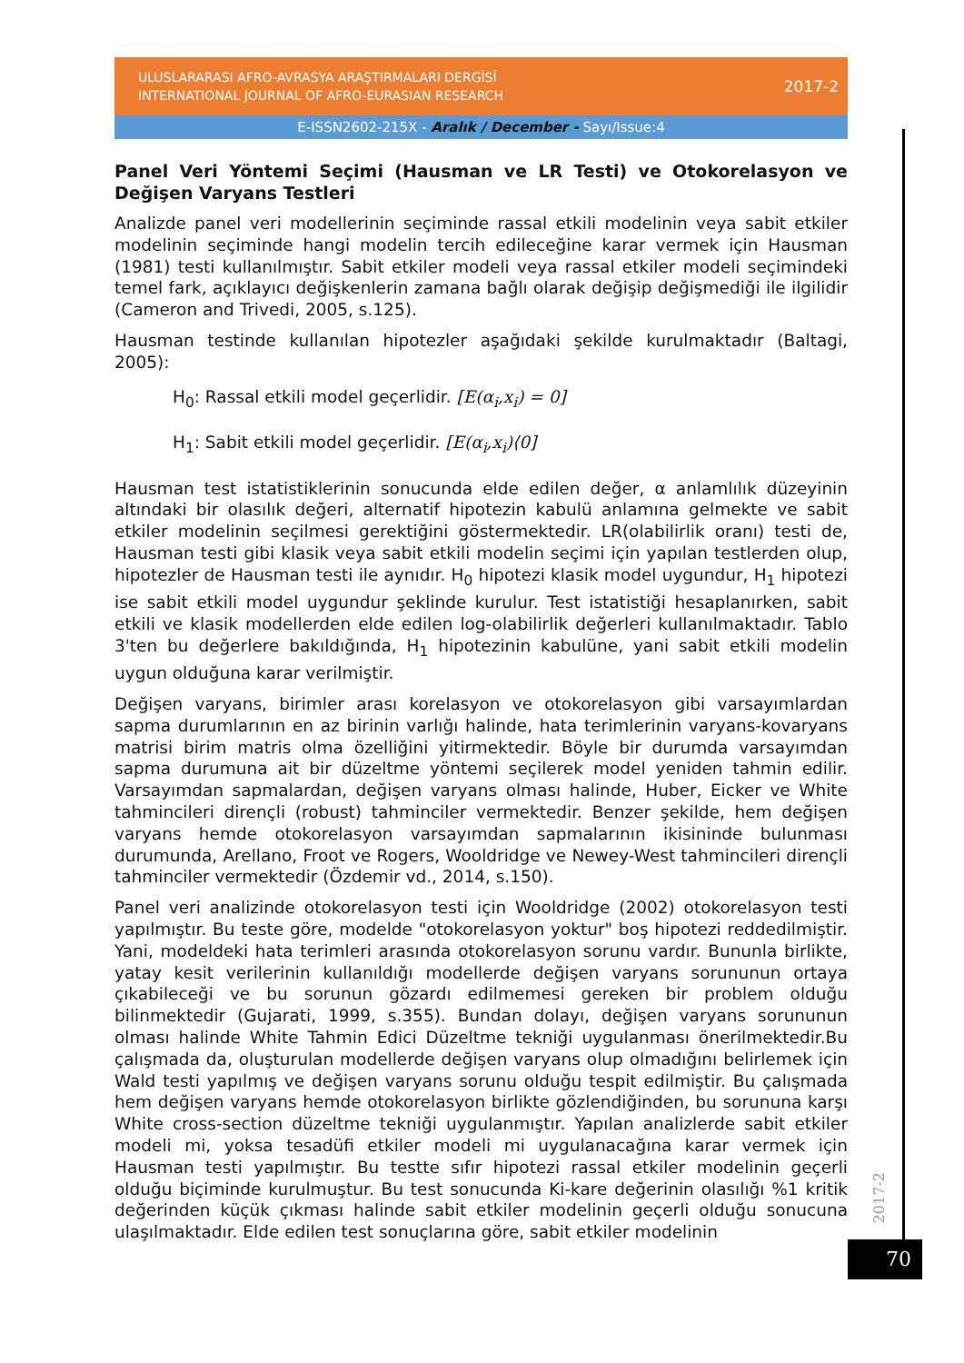ULUSLARARASI AFRO-AVRASYA ARAŞTIRMALARI DERGİSİ
INTERNATIONAL JOURNAL OF AFRO-EURASIAN RESEARCH
2017-2
E-ISSN2602-215X - Aralık / December - Sayı/Issue:4
Panel Veri Yöntemi Seçimi (Hausman ve LR Testi) ve Otokorelasyon ve Değişen Varyans Testleri
Analizde panel veri modellerinin seçiminde rassal etkili modelinin veya sabit etkiler modelinin seçiminde hangi modelin tercih edileceğine karar vermek için Hausman (1981) testi kullanılmıştır. Sabit etkiler modeli veya rassal etkiler modeli seçimindeki temel fark, açıklayıcı değişkenlerin zamana bağlı olarak değişip değişmediği ile ilgilidir (Cameron and Trivedi, 2005, s.125).
Hausman testinde kullanılan hipotezler aşağıdaki şekilde kurulmaktadır (Baltagi, 2005):
H<sub>0</sub>: Rassal etkili model geçerlidir. [E(α<sub>i</sub>,x<sub>i</sub>) = 0]
H<sub>1</sub>: Sabit etkili model geçerlidir. [E(α<sub>i</sub>,x<sub>i</sub>)⟨0]
Hausman test istatistiklerinin sonucunda elde edilen değer, α anlamlılık düzeyinin altındaki bir olasılık değeri, alternatif hipotezin kabulü anlamına gelmekte ve sabit etkiler modelinin seçilmesi gerektiğini göstermektedir. LR(olabilirlik oranı) testi de, Hausman testi gibi klasik veya sabit etkili modelin seçimi için yapılan testlerden olup, hipotezler de Hausman testi ile aynıdır. H<sub>0</sub> hipotezi klasik model uygundur, H<sub>1</sub> hipotezi ise sabit etkili model uygundur şeklinde kurulur. Test istatistiği hesaplanırken, sabit etkili ve klasik modellerden elde edilen log-olabilirlik değerleri kullanılmaktadır. Tablo 3'ten bu değerlere bakıldığında, H<sub>1</sub> hipotezinin kabulüne, yani sabit etkili modelin uygun olduğuna karar verilmiştir.
Değişen varyans, birimler arası korelasyon ve otokorelasyon gibi varsayımlardan sapma durumlarının en az birinin varlığı halinde, hata terimlerinin varyans-kovaryans matrisi birim matris olma özelliğini yitirmektedir. Böyle bir durumda varsayımdan sapma durumuna ait bir düzeltme yöntemi seçilerek model yeniden tahmin edilir. Varsayımdan sapmalardan, değişen varyans olması halinde, Huber, Eicker ve White tahmincileri dirençli (robust) tahminciler vermektedir. Benzer şekilde, hem değişen varyans hemde otokorelasyon varsayımdan sapmalarının ikisininde bulunması durumunda, Arellano, Froot ve Rogers, Wooldridge ve Newey-West tahmincileri dirençli tahminciler vermektedir (Özdemir vd., 2014, s.150).
Panel veri analizinde otokorelasyon testi için Wooldridge (2002) otokorelasyon testi yapılmıştır. Bu teste göre, modelde "otokorelasyon yoktur" boş hipotezi reddedilmiştir. Yani, modeldeki hata terimleri arasında otokorelasyon sorunu vardır. Bununla birlikte, yatay kesit verilerinin kullanıldığı modellerde değişen varyans sorununun ortaya çıkabileceği ve bu sorunun gözardı edilmemesi gereken bir problem olduğu bilinmektedir (Gujarati, 1999, s.355). Bundan dolayı, değişen varyans sorununun olması halinde White Tahmin Edici Düzeltme tekniği uygulanması önerilmektedir.Bu çalışmada da, oluşturulan modellerde değişen varyans olup olmadığını belirlemek için Wald testi yapılmış ve değişen varyans sorunu olduğu tespit edilmiştir. Bu çalışmada hem değişen varyans hemde otokorelasyon birlikte gözlendiğinden, bu sorununa karşı White cross-section düzeltme tekniği uygulanmıştır. Yapılan analizlerde sabit etkiler modeli mi, yoksa tesadüfi etkiler modeli mi uygulanacağına karar vermek için Hausman testi yapılmıştır. Bu testte sıfır hipotezi rassal etkiler modelinin geçerli olduğu biçiminde kurulmuştur. Bu test sonucunda Ki-kare değerinin olasılığı %1 kritik değerinden küçük çıkması halinde sabit etkiler modelinin geçerli olduğu sonucuna ulaşılmaktadır. Elde edilen test sonuçlarına göre, sabit etkiler modelinin
2017-2
70